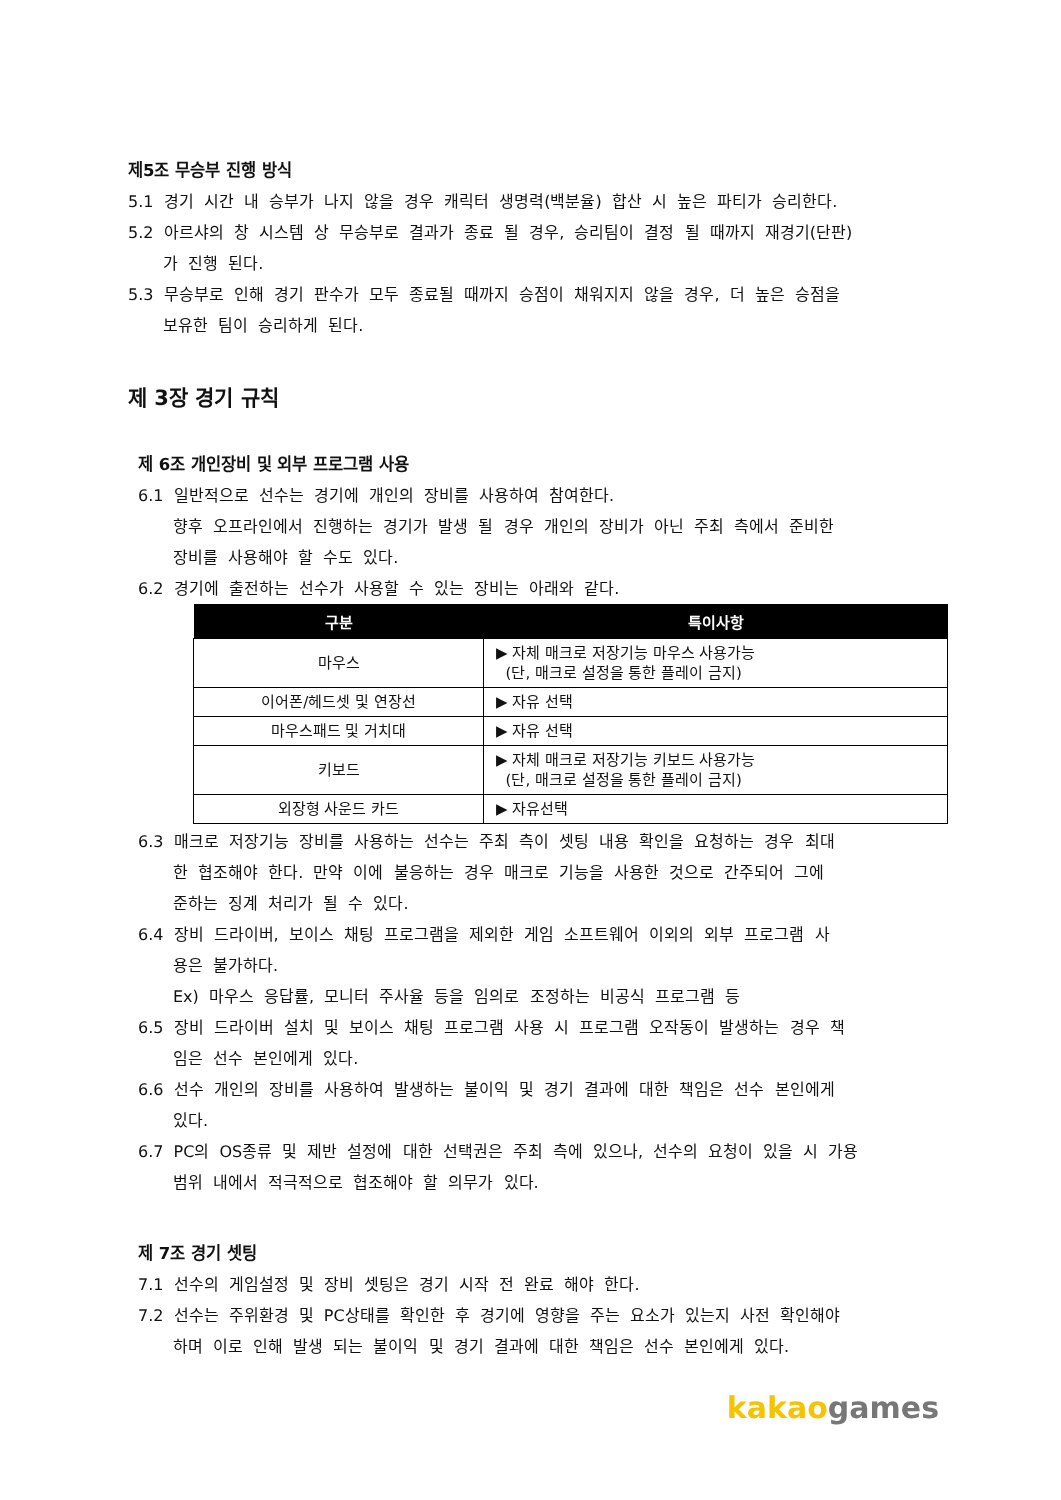제5조 무승부 진행 방식
5.1 경기 시간 내 승부가 나지 않을 경우 캐릭터 생명력(백분율) 합산 시 높은 파티가 승리한다.
5.2 아르샤의 창 시스템 상 무승부로 결과가 종료 될 경우, 승리팀이 결정 될 때까지 재경기(단판)
가 진행 된다.
5.3 무승부로 인해 경기 판수가 모두 종료될 때까지 승점이 채워지지 않을 경우, 더 높은 승점을
보유한 팀이 승리하게 된다.
제 3장 경기 규칙
제 6조 개인장비 및 외부 프로그램 사용
6.1 일반적으로 선수는 경기에 개인의 장비를 사용하여 참여한다.
향후 오프라인에서 진행하는 경기가 발생 될 경우 개인의 장비가 아닌 주최 측에서 준비한
장비를 사용해야 할 수도 있다.
6.2 경기에 출전하는 선수가 사용할 수 있는 장비는 아래와 같다.
| 구분 | 특이사항 |
| --- | --- |
| 마우스 | ▶ 자체 매크로 저장기능 마우스 사용가능 (단, 매크로 설정을 통한 플레이 금지) |
| 이어폰/헤드셋 및 연장선 | ▶ 자유 선택 |
| 마우스패드 및 거치대 | ▶ 자유 선택 |
| 키보드 | ▶ 자체 매크로 저장기능 키보드 사용가능 (단, 매크로 설정을 통한 플레이 금지) |
| 외장형 사운드 카드 | ▶ 자유선택 |
6.3 매크로 저장기능 장비를 사용하는 선수는 주최 측이 셋팅 내용 확인을 요청하는 경우 최대
한 협조해야 한다. 만약 이에 불응하는 경우 매크로 기능을 사용한 것으로 간주되어 그에
준하는 징계 처리가 될 수 있다.
6.4 장비 드라이버, 보이스 채팅 프로그램을 제외한 게임 소프트웨어 이외의 외부 프로그램 사
용은 불가하다.
Ex) 마우스 응답률, 모니터 주사율 등을 임의로 조정하는 비공식 프로그램 등
6.5 장비 드라이버 설치 및 보이스 채팅 프로그램 사용 시 프로그램 오작동이 발생하는 경우 책
임은 선수 본인에게 있다.
6.6 선수 개인의 장비를 사용하여 발생하는 불이익 및 경기 결과에 대한 책임은 선수 본인에게
있다.
6.7 PC의 OS종류 및 제반 설정에 대한 선택권은 주최 측에 있으나, 선수의 요청이 있을 시 가용
범위 내에서 적극적으로 협조해야 할 의무가 있다.
제 7조 경기 셋팅
7.1 선수의 게임설정 및 장비 셋팅은 경기 시작 전 완료 해야 한다.
7.2 선수는 주위환경 및 PC상태를 확인한 후 경기에 영향을 주는 요소가 있는지 사전 확인해야
하며 이로 인해 발생 되는 불이익 및 경기 결과에 대한 책임은 선수 본인에게 있다.
kakao games